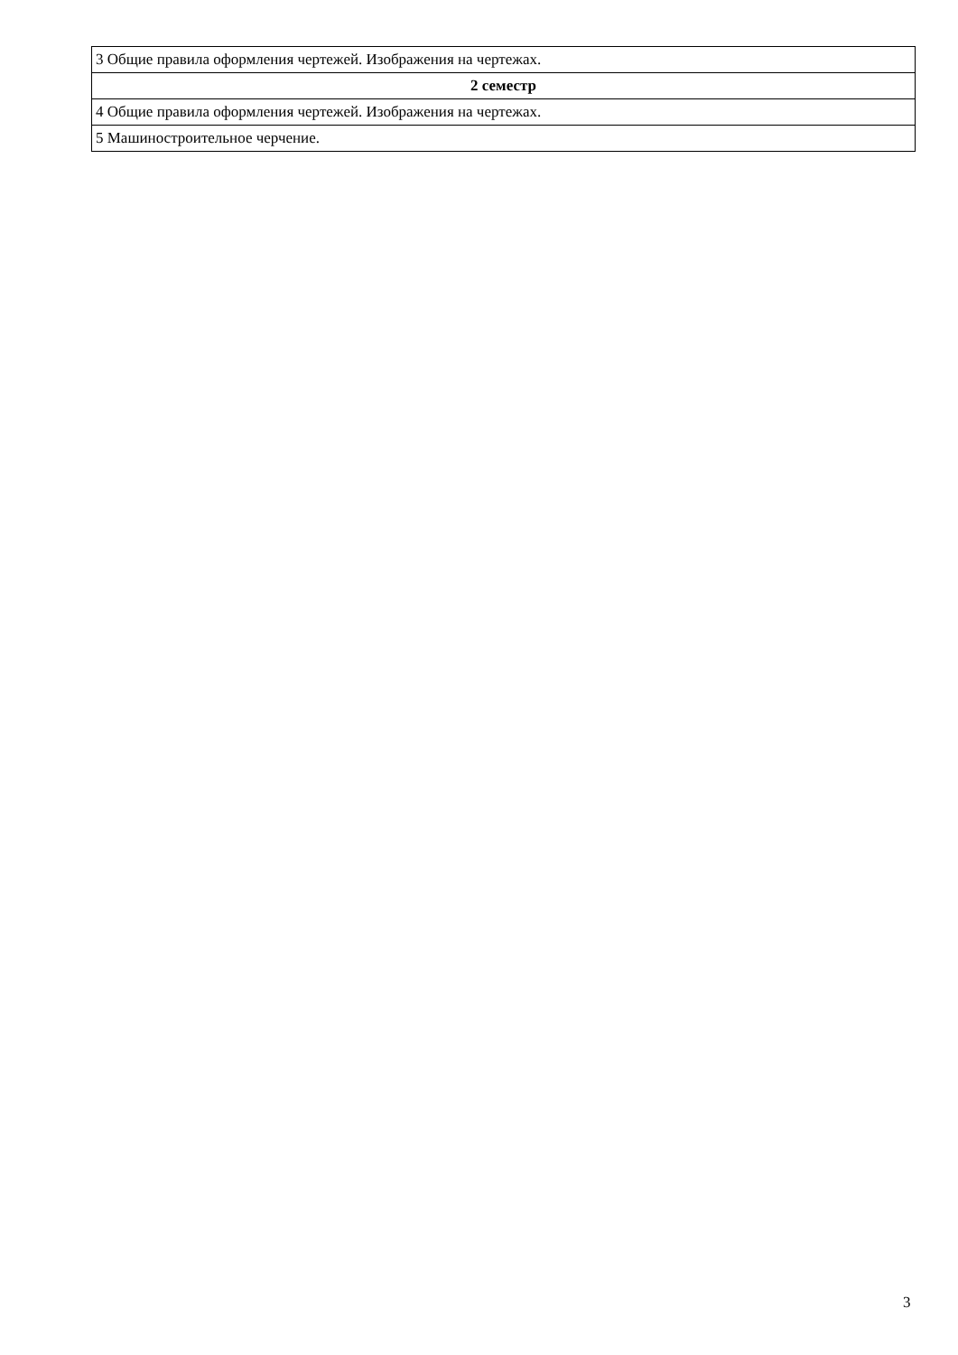| 3 Общие правила оформления чертежей. Изображения на чертежах. |
| 2 семестр |
| 4 Общие правила оформления чертежей. Изображения на чертежах. |
| 5 Машиностроительное черчение. |
3